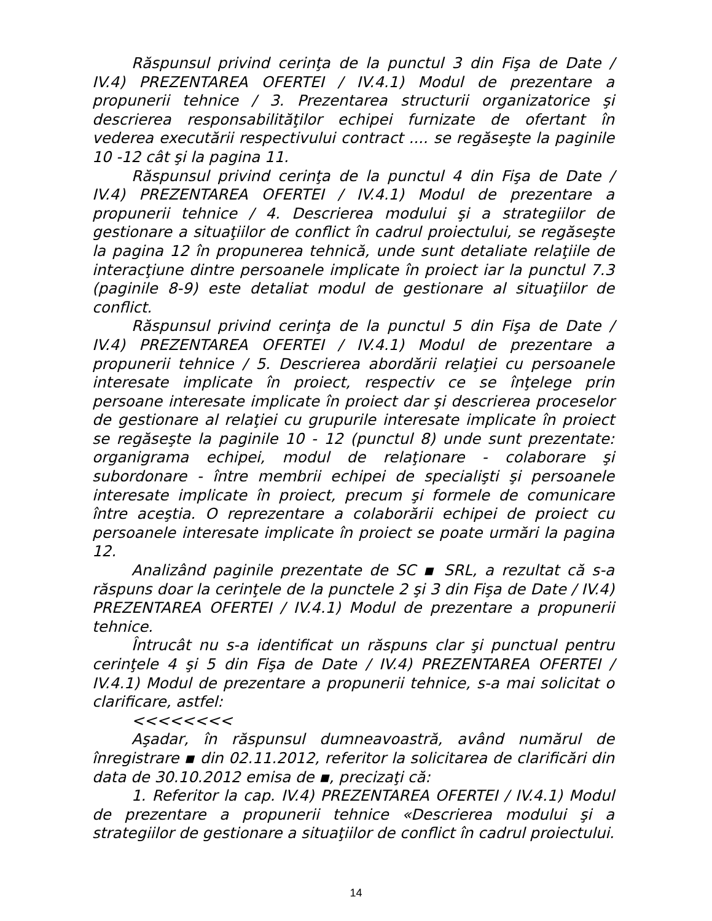Răspunsul privind cerinţa de la punctul 3 din Fişa de Date / IV.4) PREZENTAREA OFERTEI / IV.4.1) Modul de prezentare a propunerii tehnice / 3. Prezentarea structurii organizatorice şi descrierea responsabilităţilor echipei furnizate de ofertant în vederea executării respectivului contract .... se regăseşte la paginile 10 -12 cât şi la pagina 11.
Răspunsul privind cerinţa de la punctul 4 din Fişa de Date / IV.4) PREZENTAREA OFERTEI / IV.4.1) Modul de prezentare a propunerii tehnice / 4. Descrierea modului şi a strategiilor de gestionare a situaţiilor de conflict în cadrul proiectului, se regăseşte la pagina 12 în propunerea tehnică, unde sunt detaliate relaţiile de interacţiune dintre persoanele implicate în proiect iar la punctul 7.3 (paginile 8-9) este detaliat modul de gestionare al situaţiilor de conflict.
Răspunsul privind cerinţa de la punctul 5 din Fişa de Date / IV.4) PREZENTAREA OFERTEI / IV.4.1) Modul de prezentare a propunerii tehnice / 5. Descrierea abordării relaţiei cu persoanele interesate implicate în proiect, respectiv ce se înţelege prin persoane interesate implicate în proiect dar şi descrierea proceselor de gestionare al relaţiei cu grupurile interesate implicate în proiect se regăseşte la paginile 10 - 12 (punctul 8) unde sunt prezentate: organigrama echipei, modul de relaţionare - colaborare şi subordonare - între membrii echipei de specialişti şi persoanele interesate implicate în proiect, precum şi formele de comunicare între aceştia. O reprezentare a colaborării echipei de proiect cu persoanele interesate implicate în proiect se poate urmări la pagina 12.
Analizând paginile prezentate de SC ▪ SRL, a rezultat că s-a răspuns doar la cerinţele de la punctele 2 şi 3 din Fişa de Date / IV.4) PREZENTAREA OFERTEI / IV.4.1) Modul de prezentare a propunerii tehnice.
Întrucât nu s-a identificat un răspuns clar şi punctual pentru cerinţele 4 şi 5 din Fişa de Date / IV.4) PREZENTAREA OFERTEI / IV.4.1) Modul de prezentare a propunerii tehnice, s-a mai solicitat o clarificare, astfel:
<<<<<<<<
Aşadar, în răspunsul dumneavoastră, având numărul de înregistrare ▪ din 02.11.2012, referitor la solicitarea de clarificări din data de 30.10.2012 emisa de ▪, precizaţi că:
1. Referitor la cap. IV.4) PREZENTAREA OFERTEI / IV.4.1) Modul de prezentare a propunerii tehnice «Descrierea modului şi a strategiilor de gestionare a situaţiilor de conflict în cadrul proiectului.
14